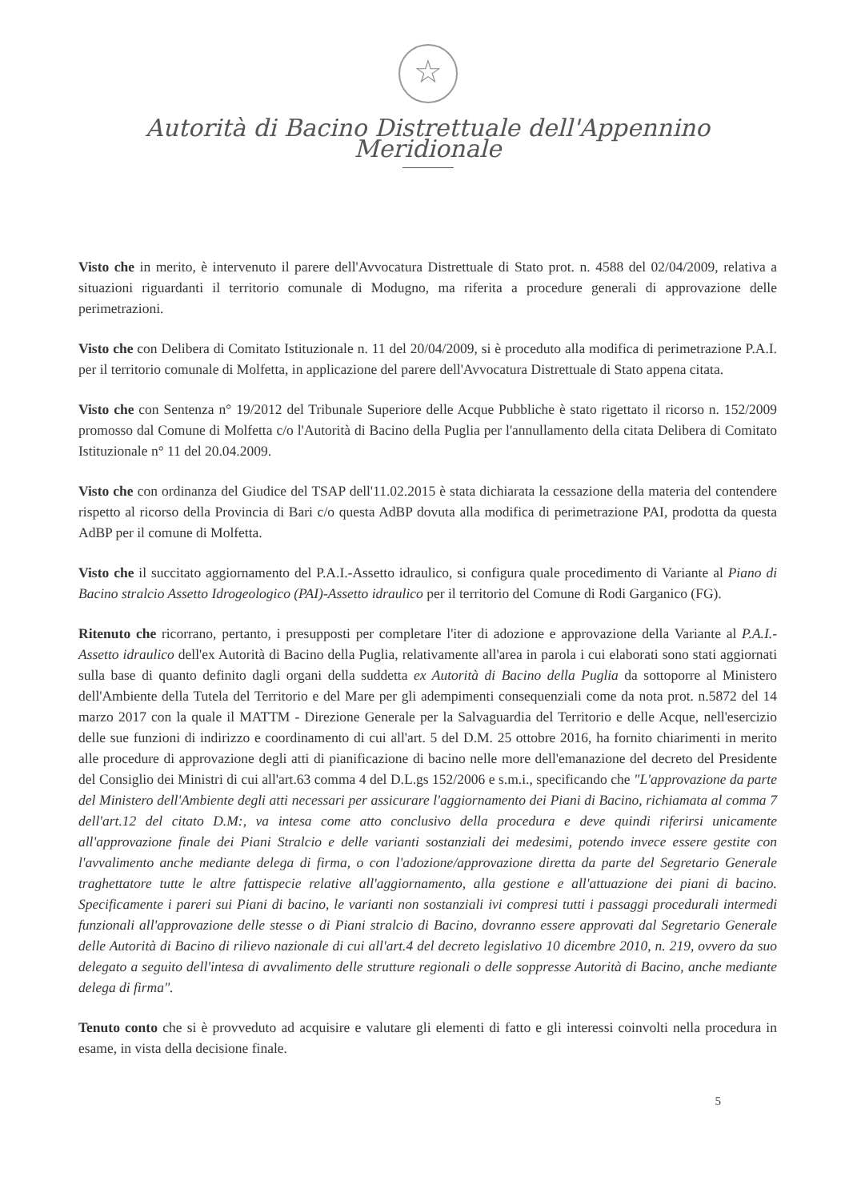☆
Autorità di Bacino Distrettuale dell'Appennino Meridionale
Visto che in merito, è intervenuto il parere dell'Avvocatura Distrettuale di Stato prot. n. 4588 del 02/04/2009, relativa a situazioni riguardanti il territorio comunale di Modugno, ma riferita a procedure generali di approvazione delle perimetrazioni.
Visto che con Delibera di Comitato Istituzionale n. 11 del 20/04/2009, si è proceduto alla modifica di perimetrazione P.A.I. per il territorio comunale di Molfetta, in applicazione del parere dell'Avvocatura Distrettuale di Stato appena citata.
Visto che con Sentenza n° 19/2012 del Tribunale Superiore delle Acque Pubbliche è stato rigettato il ricorso n. 152/2009 promosso dal Comune di Molfetta c/o l'Autorità di Bacino della Puglia per l'annullamento della citata Delibera di Comitato Istituzionale n° 11 del 20.04.2009.
Visto che con ordinanza del Giudice del TSAP dell'11.02.2015 è stata dichiarata la cessazione della materia del contendere rispetto al ricorso della Provincia di Bari c/o questa AdBP dovuta alla modifica di perimetrazione PAI, prodotta da questa AdBP per il comune di Molfetta.
Visto che il succitato aggiornamento del P.A.I.-Assetto idraulico, si configura quale procedimento di Variante al Piano di Bacino stralcio Assetto Idrogeologico (PAI)-Assetto idraulico per il territorio del Comune di Rodi Garganico (FG).
Ritenuto che ricorrano, pertanto, i presupposti per completare l'iter di adozione e approvazione della Variante al P.A.I.-Assetto idraulico dell'ex Autorità di Bacino della Puglia, relativamente all'area in parola i cui elaborati sono stati aggiornati sulla base di quanto definito dagli organi della suddetta ex Autorità di Bacino della Puglia da sottoporre al Ministero dell'Ambiente della Tutela del Territorio e del Mare per gli adempimenti consequenziali come da nota prot. n.5872 del 14 marzo 2017 con la quale il MATTM - Direzione Generale per la Salvaguardia del Territorio e delle Acque, nell'esercizio delle sue funzioni di indirizzo e coordinamento di cui all'art. 5 del D.M. 25 ottobre 2016, ha fornito chiarimenti in merito alle procedure di approvazione degli atti di pianificazione di bacino nelle more dell'emanazione del decreto del Presidente del Consiglio dei Ministri di cui all'art.63 comma 4 del D.L.gs 152/2006 e s.m.i., specificando che "L'approvazione da parte del Ministero dell'Ambiente degli atti necessari per assicurare l'aggiornamento dei Piani di Bacino, richiamata al comma 7 dell'art.12 del citato D.M:, va intesa come atto conclusivo della procedura e deve quindi riferirsi unicamente all'approvazione finale dei Piani Stralcio e delle varianti sostanziali dei medesimi, potendo invece essere gestite con l'avvalimento anche mediante delega di firma, o con l'adozione/approvazione diretta da parte del Segretario Generale traghettatore tutte le altre fattispecie relative all'aggiornamento, alla gestione e all'attuazione dei piani di bacino. Specificamente i pareri sui Piani di bacino, le varianti non sostanziali ivi compresi tutti i passaggi procedurali intermedi funzionali all'approvazione delle stesse o di Piani stralcio di Bacino, dovranno essere approvati dal Segretario Generale delle Autorità di Bacino di rilievo nazionale di cui all'art.4 del decreto legislativo 10 dicembre 2010, n. 219, ovvero da suo delegato a seguito dell'intesa di avvalimento delle strutture regionali o delle soppresse Autorità di Bacino, anche mediante delega di firma".
Tenuto conto che si è provveduto ad acquisire e valutare gli elementi di fatto e gli interessi coinvolti nella procedura in esame, in vista della decisione finale.
5